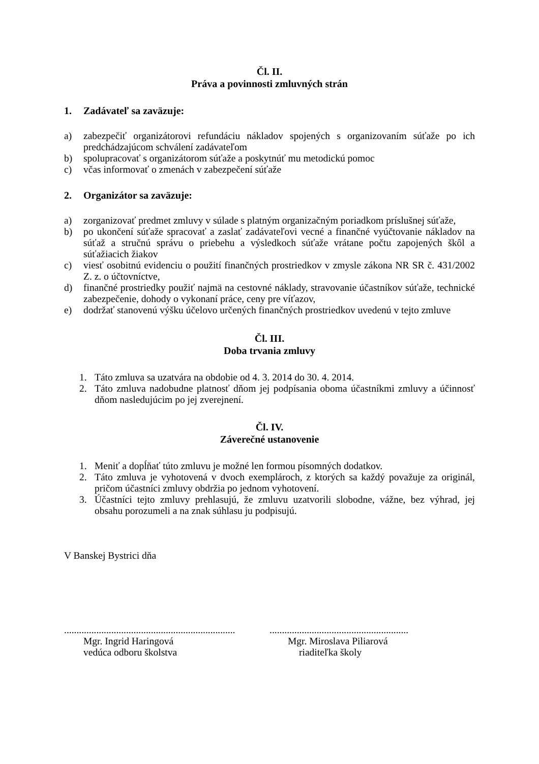Čl. II.
Práva a povinnosti zmluvných strán
1. Zadávateľ sa zaväzuje:
a) zabezpečiť organizátorovi refundáciu nákladov spojených s organizovaním súťaže po ich predchádzajúcom schválení zadávateľom
b) spolupracovať s organizátorom súťaže a poskytnúť mu metodickú pomoc
c) včas informovať o zmenách v zabezpečení súťaže
2. Organizátor sa zaväzuje:
a) zorganizovať predmet zmluvy v súlade s platným organizačným poriadkom príslušnej súťaže,
b) po ukončení súťaže spracovať a zaslať zadávateľovi vecné a finančné vyúčtovanie nákladov na súťaž a stručnú správu o priebehu a výsledkoch súťaže vrátane počtu zapojených škôl a súťažiacich žiakov
c) viesť osobitnú evidenciu o použití finančných prostriedkov v zmysle zákona NR SR č. 431/2002 Z. z. o účtovníctve,
d) finančné prostriedky použiť najmä na cestovné náklady, stravovanie účastníkov súťaže, technické zabezpečenie, dohody o vykonaní práce, ceny pre víťazov,
e) dodržať stanovenú výšku účelovo určených finančných prostriedkov uvedenú v tejto zmluve
Čl. III.
Doba trvania zmluvy
1. Táto zmluva sa uzatvára na obdobie od 4. 3. 2014 do 30. 4. 2014.
2. Táto zmluva nadobudne platnosť dňom jej podpísania oboma účastníkmi zmluvy a účinnosť dňom nasledujúcim po jej zverejnení.
Čl. IV.
Záverečné ustanovenie
1. Meniť a dopĺňať túto zmluvu je možné len formou písomných dodatkov.
2. Táto zmluva je vyhotovená v dvoch exemplároch, z ktorých sa každý považuje za originál, pričom účastníci zmluvy obdržia po jednom vyhotovení.
3. Účastníci tejto zmluvy prehlasujú, že zmluvu uzatvorili slobodne, vážne, bez výhrad, jej obsahu porozumeli a na znak súhlasu ju podpisujú.
V Banskej Bystrici dňa
.....................................................................
Mgr. Ingrid Haringová
vedúca odboru školstva
........................................................
Mgr. Miroslava Piliarová
riaditeľka školy